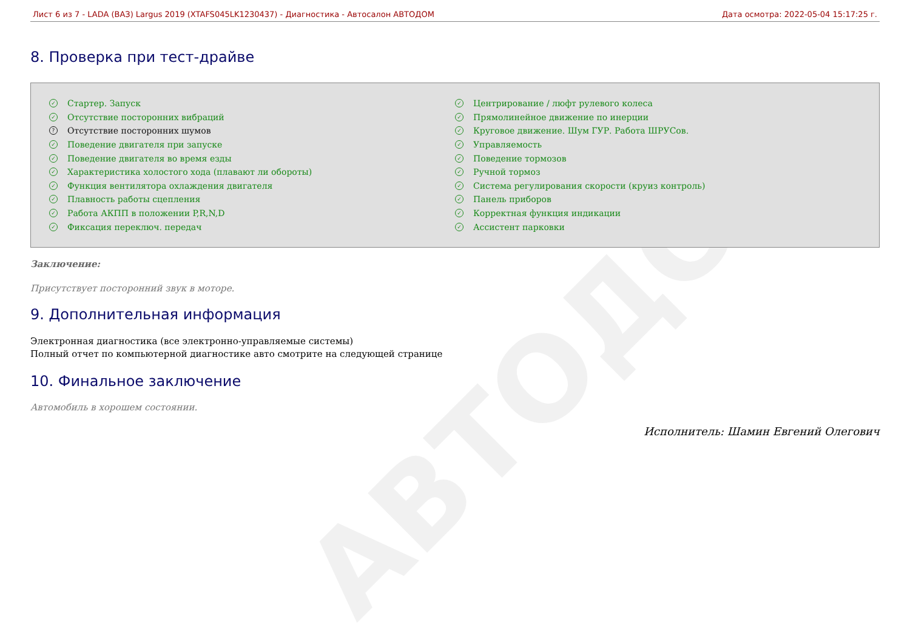АВТОДОМ
Лист 6 из 7 - LADA (ВАЗ) Largus 2019 (XTAFS045LK1230437) - Диагностика - Автосалон АВТОДОМ Дата осмотра: 2022-05-04 15:17:25 г.
8. Проверка при тест-драйве
✓ Стартер. Запуск
✓ Отсутствие посторонних вибраций
? Отсутствие посторонних шумов
✓ Поведение двигателя при запуске
✓ Поведение двигателя во время езды
✓ Характеристика холостого хода (плавают ли обороты)
✓ Функция вентилятора охлаждения двигателя
✓ Плавность работы сцепления
✓ Работа АКПП в положении P,R,N,D
✓ Фиксация переключ. передач
✓ Центрирование / люфт рулевого колеса
✓ Прямолинейное движение по инерции
✓ Круговое движение. Шум ГУР. Работа ШРУСов.
✓ Управляемость
✓ Поведение тормозов
✓ Ручной тормоз
✓ Система регулирования скорости (круиз контроль)
✓ Панель приборов
✓ Корректная функция индикации
✓ Ассистент парковки
Заключение:
Присутствует посторонний звук в моторе.
9. Дополнительная информация
Электронная диагностика (все электронно-управляемые системы)
Полный отчет по компьютерной диагностике авто смотрите на следующей странице
10. Финальное заключение
Автомобиль в хорошем состоянии.
Исполнитель: Шамин Евгений Олегович